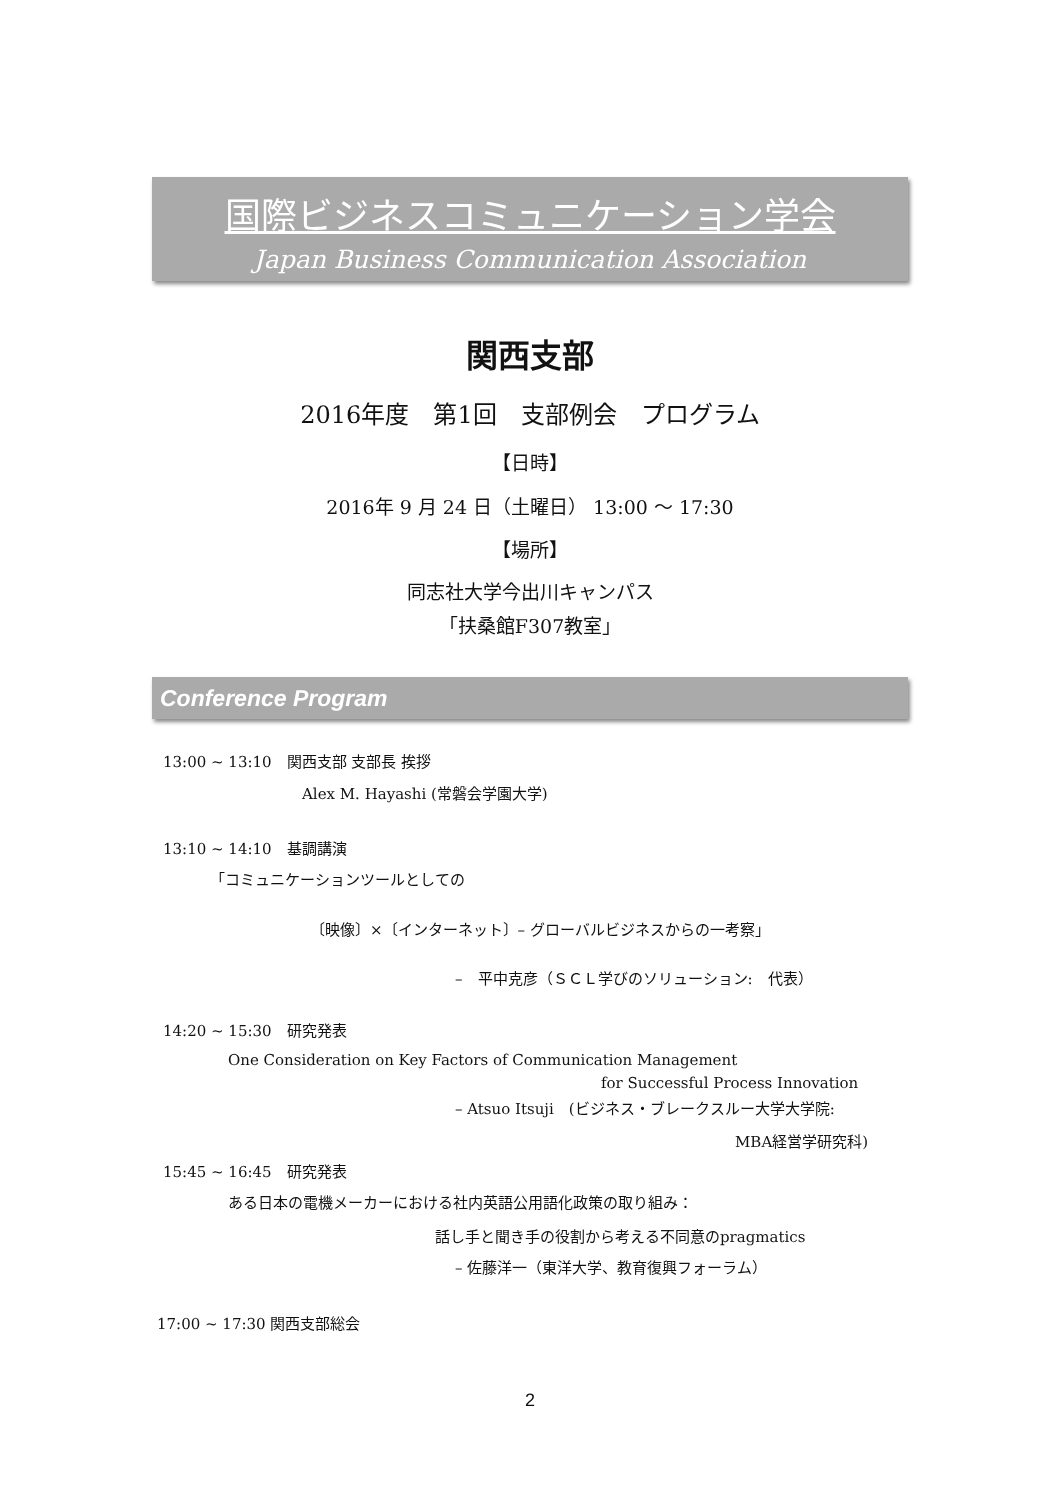国際ビジネスコミュニケーション学会
Japan Business Communication Association
関西支部
2016年度　第1回　支部例会　プログラム
【日時】
2016年 9 月 24 日（土曜日） 13:00 〜 17:30
【場所】
同志社大学今出川キャンパス
「扶桑館F307教室」
Conference Program
13:00 ~ 13:10　関西支部 支部長 挨拶
Alex M. Hayashi (常磐会学園大学)
13:10 ~ 14:10　基調講演
「コミュニケーションツールとしての
〔映像〕×〔インターネット〕– グローバルビジネスからの一考察」
–　平中克彦（ＳＣＬ学びのソリューション:　代表）
14:20 ~ 15:30　研究発表
One Consideration on Key Factors of Communication Management
for Successful Process Innovation
– Atsuo Itsuji　(ビジネス・ブレークスルー大学大学院:
MBA経営学研究科)
15:45 ~ 16:45　研究発表
ある日本の電機メーカーにおける社内英語公用語化政策の取り組み：
話し手と聞き手の役割から考える不同意のpragmatics
– 佐藤洋一（東洋大学、教育復興フォーラム）
17:00 ~ 17:30 関西支部総会
2